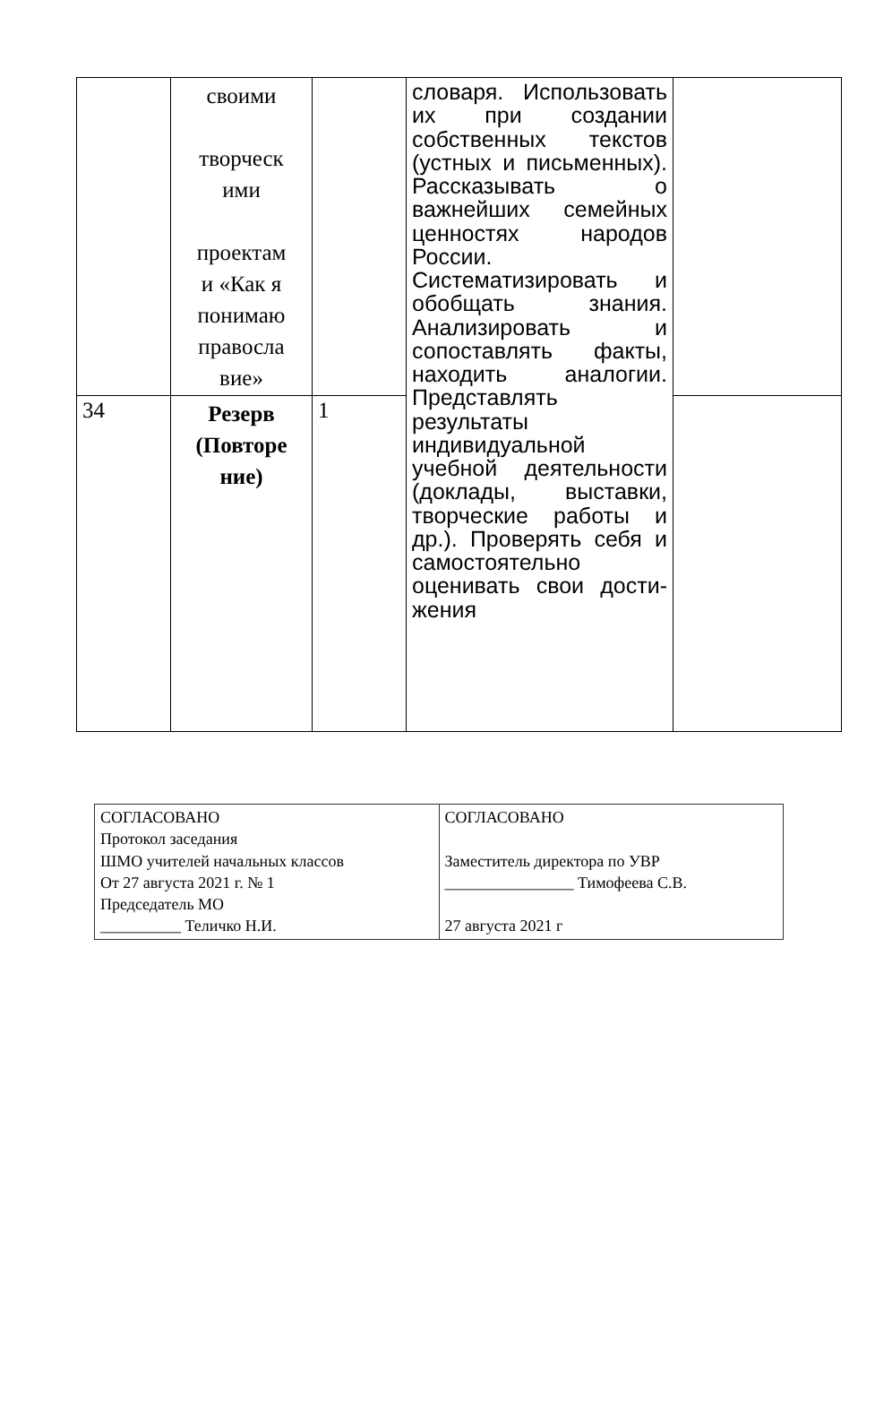| | своими творческ ими проектам и «Как я понимаю правосла вие» | | словаря. Использовать их при создании собственных текстов (устных и письменных). Рассказывать о важнейших семейных ценностях народов России. Систематизировать и обобщать знания. Анализировать и сопоставлять факты, находить аналогии. Представлять результаты индивидуальной учебной деятельности (доклады, выставки, творческие работы и др.). Проверять себя и самостоятельно оценивать свои дости-жения | |
| 34 | Резерв (Повторе ние) | 1 | | |
| СОГЛАСОВАНО Протокол заседания ШМО учителей начальных классов От 27 августа 2021 г. № 1 Председатель МО __________ Теличко Н.И. | СОГЛАСОВАНО Заместитель директора по УВР ________________ Тимофеева С.В. 27 августа 2021 г |